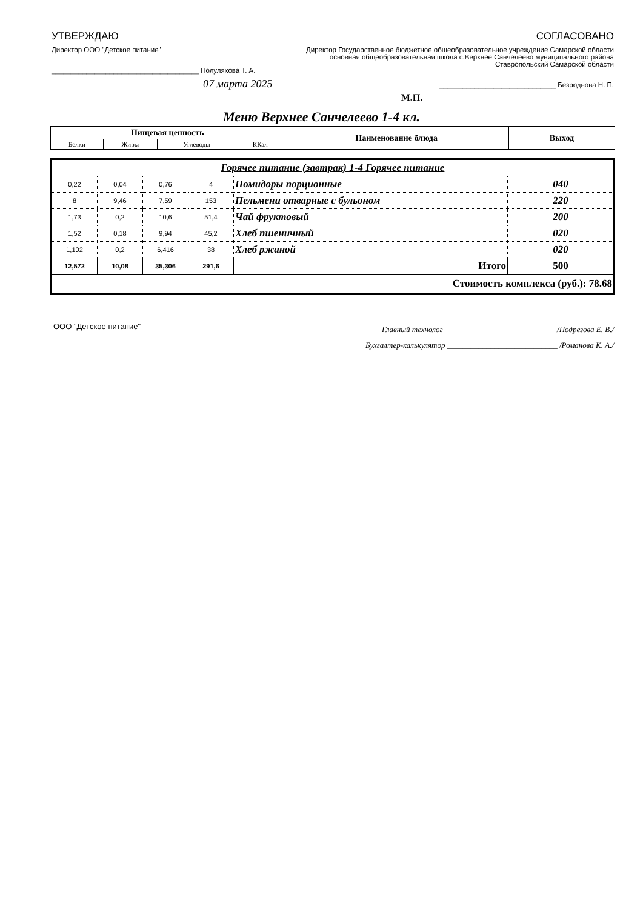УТВЕРЖДАЮ
Директор ООО "Детское питание"
______________________________________ Полуляхова Т. А.
07 марта 2025
СОГЛАСОВАНО
Директор Государственное бюджетное общеобразовательное учреждение Самарской области основная общеобразовательная школа с.Верхнее Санчелеево муниципального района Ставропольский Самарской области
______________________________ Безроднова Н. П.
М.П.
Меню Верхнее Санчелеево 1-4 кл.
| Пищевая ценность | | | | Наименование блюда | Выход |
| --- | --- | --- | --- | --- | --- |
| Белки | Жиры | Углеводы | ККал | | |
| Горячее питание (завтрак) 1-4 Горячее питание | | | | | |
| 0,22 | 0,04 | 0,76 | 4 | Помидоры порционные | 040 |
| 8 | 9,46 | 7,59 | 153 | Пельмени отварные с бульоном | 220 |
| 1,73 | 0,2 | 10,6 | 51,4 | Чай фруктовый | 200 |
| 1,52 | 0,18 | 9,94 | 45,2 | Хлеб пшеничный | 020 |
| 1,102 | 0,2 | 6,416 | 38 | Хлеб ржаной | 020 |
| 12,572 | 10,08 | 35,306 | 291,6 | Итого | 500 |
| Стоимость комплекса (руб.): 78.68 | | | | | |
ООО "Детское питание"
Главный технолог ____________________________ /Подрезова Е. В./
Бухгалтер-калькулятор ____________________________ /Романова К. А./